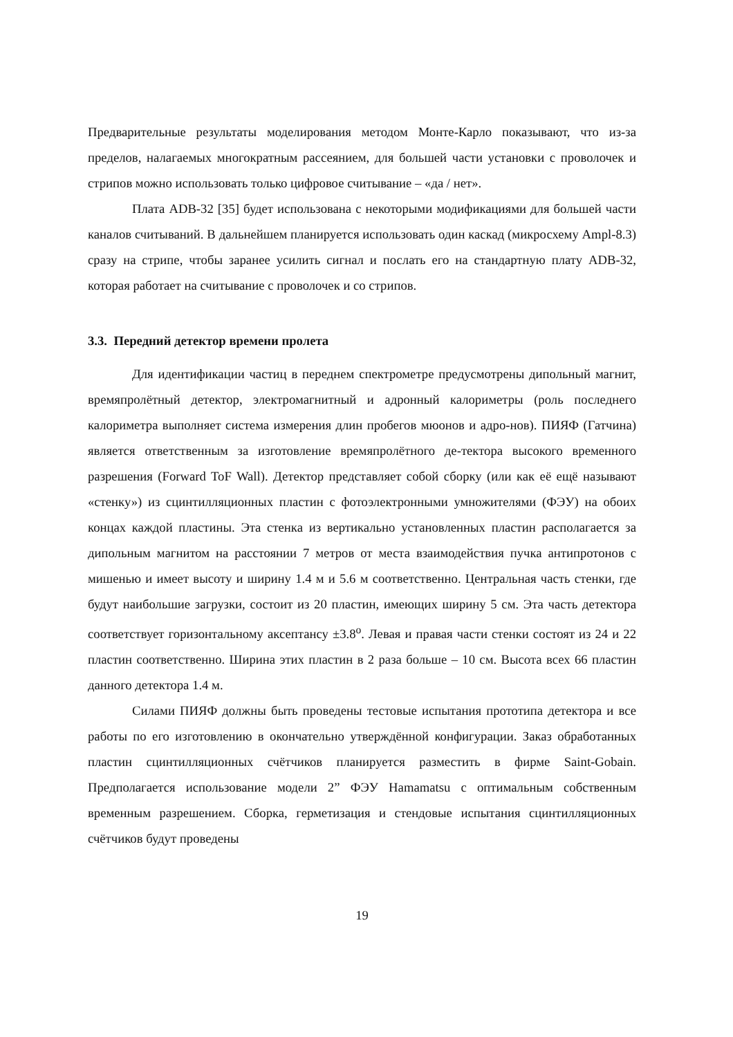Предварительные результаты моделирования методом Монте-Карло показывают, что из-за пределов, налагаемых многократным рассеянием, для большей части установки с проволочек и стрипов можно использовать только цифровое считывание – «да / нет».
Плата ADB-32 [35] будет использована с некоторыми модификациями для большей части каналов считываний. В дальнейшем планируется использовать один каскад (микросхему Ampl-8.3) сразу на стрипе, чтобы заранее усилить сигнал и послать его на стандартную плату ADB-32, которая работает на считывание с проволочек и со стрипов.
3.3. Передний детектор времени пролета
Для идентификации частиц в переднем спектрометре предусмотрены дипольный магнит, времяпролётный детектор, электромагнитный и адронный калориметры (роль последнего калориметра выполняет система измерения длин пробегов мюонов и адро-нов). ПИЯФ (Гатчина) является ответственным за изготовление времяпролётного де-тектора высокого временного разрешения (Forward ToF Wall). Детектор представляет собой сборку (или как её ещё называют «стенку») из сцинтилляционных пластин с фотоэлектронными умножителями (ФЭУ) на обоих концах каждой пластины. Эта стенка из вертикально установленных пластин располагается за дипольным магнитом на расстоянии 7 метров от места взаимодействия пучка антипротонов с мишенью и имеет высоту и ширину 1.4 м и 5.6 м соответственно. Центральная часть стенки, где будут наибольшие загрузки, состоит из 20 пластин, имеющих ширину 5 см. Эта часть детектора соответствует горизонтальному аксептансу ±3.8<sup>o</sup>. Левая и правая части стенки состоят из 24 и 22 пластин соответственно. Ширина этих пластин в 2 раза больше – 10 см. Высота всех 66 пластин данного детектора 1.4 м.
Силами ПИЯФ должны быть проведены тестовые испытания прототипа детектора и все работы по его изготовлению в окончательно утверждённой конфигурации. Заказ обработанных пластин сцинтилляционных счётчиков планируется разместить в фирме Saint-Gobain. Предполагается использование модели 2” ФЭУ Hamamatsu с оптимальным собственным временным разрешением. Сборка, герметизация и стендовые испытания сцинтилляционных счётчиков будут проведены
19